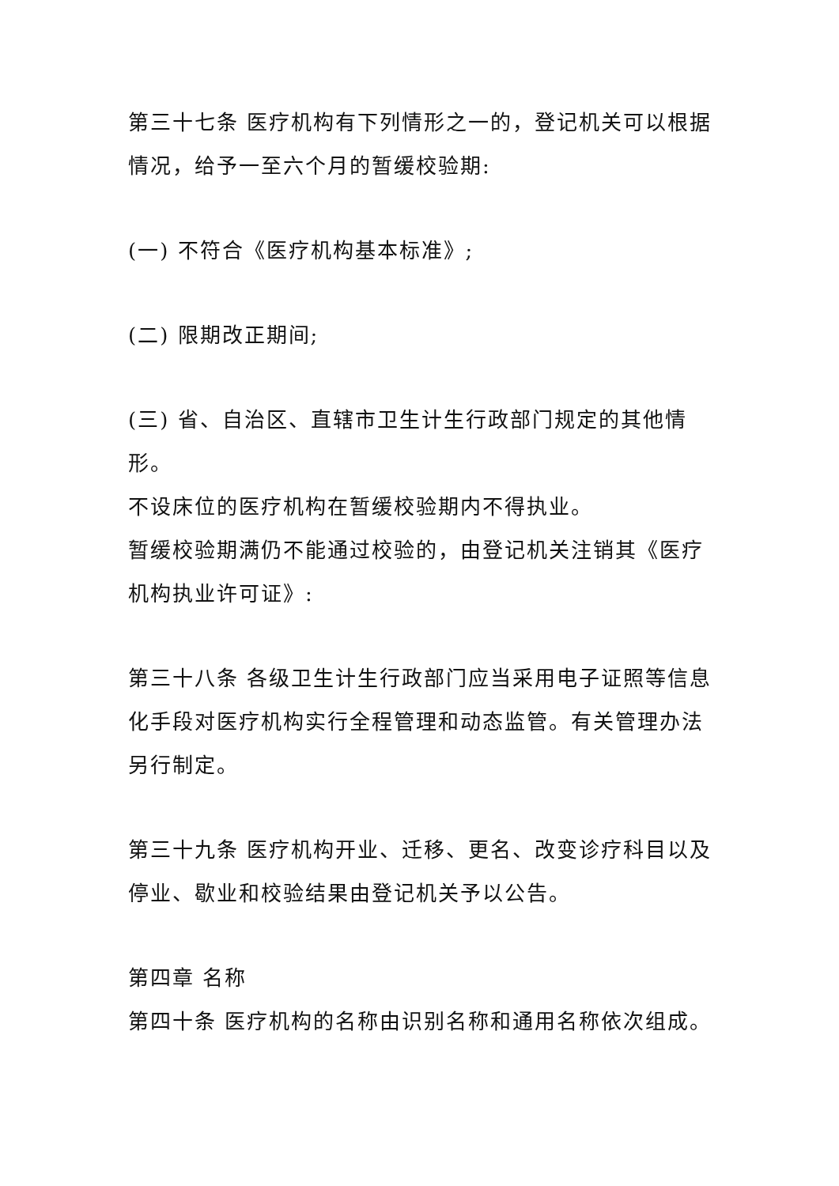第三十七条 医疗机构有下列情形之一的，登记机关可以根据情况，给予一至六个月的暂缓校验期:
(一) 不符合《医疗机构基本标准》;
(二) 限期改正期间;
(三) 省、自治区、直辖市卫生计生行政部门规定的其他情形。
不设床位的医疗机构在暂缓校验期内不得执业。
暂缓校验期满仍不能通过校验的，由登记机关注销其《医疗机构执业许可证》:
第三十八条 各级卫生计生行政部门应当采用电子证照等信息化手段对医疗机构实行全程管理和动态监管。有关管理办法另行制定。
第三十九条 医疗机构开业、迁移、更名、改变诊疗科目以及停业、歇业和校验结果由登记机关予以公告。
第四章 名称
第四十条 医疗机构的名称由识别名称和通用名称依次组成。